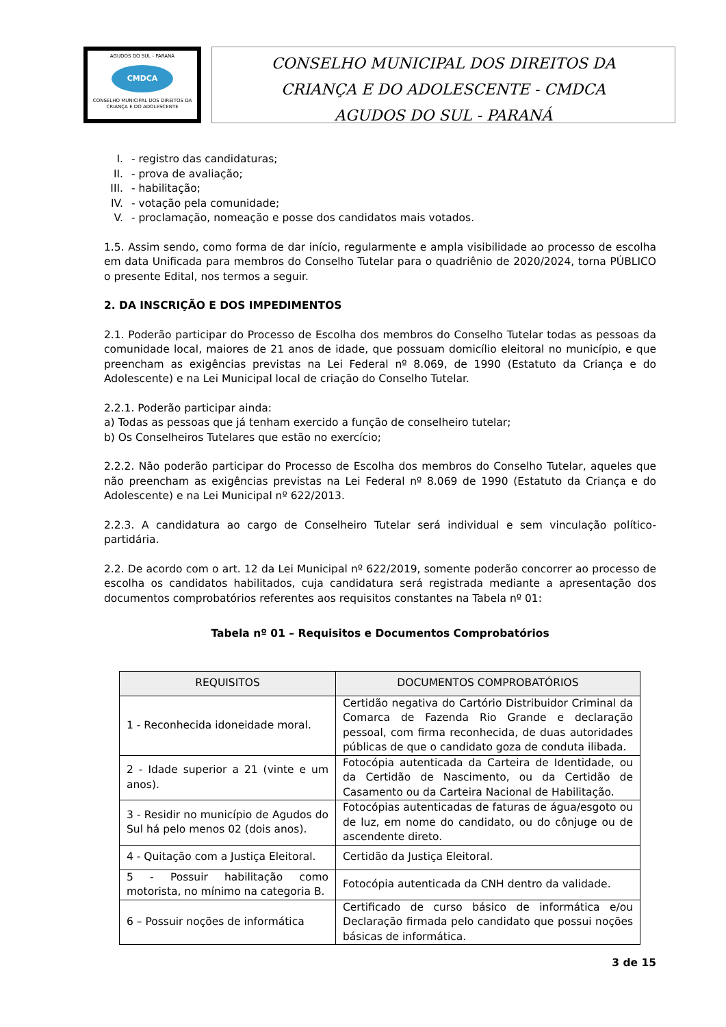AGUDOS DO SUL - PARANÁ
CMDCA
CONSELHO MUNICIPAL DOS DIREITOS DA CRIANÇA E DO ADOLESCENTE
CONSELHO MUNICIPAL DOS DIREITOS DA
CRIANÇA E DO ADOLESCENTE - CMDCA
AGUDOS DO SUL - PARANÁ
I. - registro das candidaturas;
II. - prova de avaliação;
III. - habilitação;
IV. - votação pela comunidade;
V. - proclamação, nomeação e posse dos candidatos mais votados.
1.5. Assim sendo, como forma de dar início, regularmente e ampla visibilidade ao processo de escolha em data Unificada para membros do Conselho Tutelar para o quadriênio de 2020/2024, torna PÚBLICO o presente Edital, nos termos a seguir.
2. DA INSCRIÇÃO E DOS IMPEDIMENTOS
2.1. Poderão participar do Processo de Escolha dos membros do Conselho Tutelar todas as pessoas da comunidade local, maiores de 21 anos de idade, que possuam domicílio eleitoral no município, e que preencham as exigências previstas na Lei Federal nº 8.069, de 1990 (Estatuto da Criança e do Adolescente) e na Lei Municipal local de criação do Conselho Tutelar.
2.2.1. Poderão participar ainda:
a) Todas as pessoas que já tenham exercido a função de conselheiro tutelar;
b) Os Conselheiros Tutelares que estão no exercício;
2.2.2. Não poderão participar do Processo de Escolha dos membros do Conselho Tutelar, aqueles que não preencham as exigências previstas na Lei Federal nº 8.069 de 1990 (Estatuto da Criança e do Adolescente) e na Lei Municipal nº 622/2013.
2.2.3. A candidatura ao cargo de Conselheiro Tutelar será individual e sem vinculação político-partidária.
2.2. De acordo com o art. 12 da Lei Municipal nº 622/2019, somente poderão concorrer ao processo de escolha os candidatos habilitados, cuja candidatura será registrada mediante a apresentação dos documentos comprobatórios referentes aos requisitos constantes na Tabela nº 01:
Tabela nº 01 – Requisitos e Documentos Comprobatórios
| REQUISITOS | DOCUMENTOS COMPROBATÓRIOS |
| --- | --- |
| 1 - Reconhecida idoneidade moral. | Certidão negativa do Cartório Distribuidor Criminal da Comarca de Fazenda Rio Grande e declaração pessoal, com firma reconhecida, de duas autoridades públicas de que o candidato goza de conduta ilibada. |
| 2 - Idade superior a 21 (vinte e um anos). | Fotocópia autenticada da Carteira de Identidade, ou da Certidão de Nascimento, ou da Certidão de Casamento ou da Carteira Nacional de Habilitação. |
| 3 - Residir no município de Agudos do Sul há pelo menos 02 (dois anos). | Fotocópias autenticadas de faturas de água/esgoto ou de luz, em nome do candidato, ou do cônjuge ou de ascendente direto. |
| 4 - Quitação com a Justiça Eleitoral. | Certidão da Justiça Eleitoral. |
| 5 - Possuir habilitação como motorista, no mínimo na categoria B. | Fotocópia autenticada da CNH dentro da validade. |
| 6 – Possuir noções de informática | Certificado de curso básico de informática e/ou Declaração firmada pelo candidato que possui noções básicas de informática. |
3 de 15